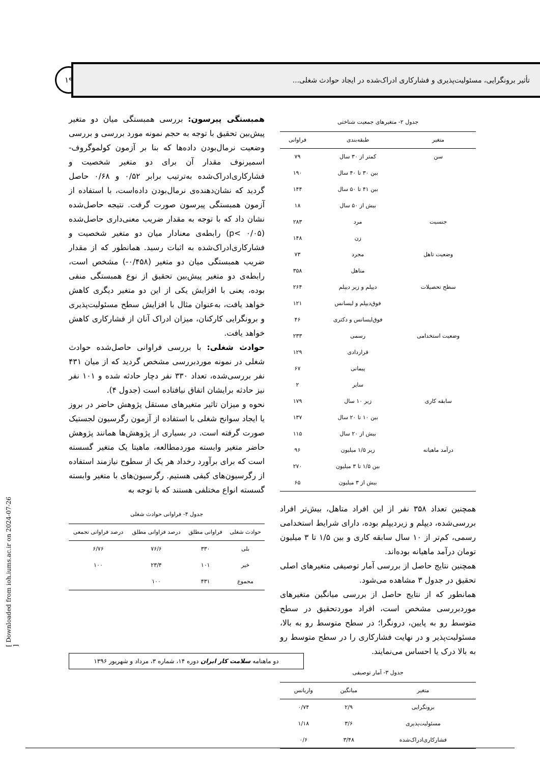۱۹
تأثیر برونگرایی، مسئولیت‌پذیری و فشارکاری ادراک‌شده در ایجاد حوادث شغلی...
جدول ۲- متغیرهای جمعیت شناختی
| متغیر | طبقه‌بندی | فراوانی |
| --- | --- | --- |
| سن | کمتر از ۳۰ سال | ۷۹ |
| | بین ۳۰ تا ۴۰ سال | ۱۹۰ |
| | بین ۴۱ تا ۵۰ سال | ۱۴۴ |
| | بیش از ۵۰ سال | ۱۸ |
| جنسیت | مرد | ۲۸۳ |
| | زن | ۱۴۸ |
| وضعیت تاهل | مجرد | ۷۳ |
| | متاهل | ۳۵۸ |
| سطح تحصیلات | دیپلم و زیر دیپلم | ۲۶۴ |
| | فوق‌دیپلم و لیسانس | ۱۲۱ |
| | فوق‌لیسانس و دکتری | ۴۶ |
| وضعیت استخدامی | رسمی | ۲۳۳ |
| | قراردادی | ۱۲۹ |
| | پیمانی | ۶۷ |
| | سایر | ۲ |
| سابقه کاری | زیر ۱۰ سال | ۱۷۹ |
| | بین ۱۰ تا ۲۰ سال | ۱۳۷ |
| | بیش از ۲۰ سال | ۱۱۵ |
| درآمد ماهیانه | زیر ۱/۵ میلیون | ۹۶ |
| | بین ۱/۵ تا ۳ میلیون | ۲۷۰ |
| | بیش از ۳ میلیون | ۶۵ |
همچنین تعداد ۳۵۸ نفر از این افراد متاهل، بیش‌تر افراد بررسی‌شده، دیپلم و زیردیپلم بوده، دارای شرایط استخدامی رسمی، کم‌تر از ۱۰ سال سابقه کاری و بین ۱/۵ تا ۳ میلیون تومان درآمد ماهیانه بوده‌اند.
همچنین نتایج حاصل از بررسی آمار توصیفی متغیرهای اصلی تحقیق در جدول ۳ مشاهده می‌شود.
همانطور که از نتایج حاصل از بررسی میانگین متغیرهای موردبررسی مشخص است، افراد موردتحقیق در سطح متوسط رو به پایین، درونگرا؛ در سطح متوسط رو به بالا، مسئولیت‌پذیر و در نهایت فشارکاری را در سطح متوسط رو به بالا درک یا احساس می‌نمایند.
جدول ۳- آمار توصیفی
| متغیر | میانگین | واریانس |
| --- | --- | --- |
| برونگرایی | ۲/۹ | ۰/۷۴ |
| مسئولیت‌پذیری | ۳/۶ | ۱/۱۸ |
| فشارکاری‌ادراک‌شده | ۳/۴۸ | ۰/۶ |
همبستگی پیرسون: بررسی همبستگی میان دو متغیر پیش‌بین تحقیق با توجه به حجم نمونه مورد بررسی و بررسی وضعیت نرمال‌بودن داده‌ها که بنا بر آزمون کولموگروف-اسمیرنوف مقدار آن برای دو متغیر شخصیت و فشارکاری‌ادراک‌شده به‌ترتیب برابر ۰/۵۲ و ۰/۶۸ حاصل گردید که نشان‌دهنده‌ی نرمال‌بودن داده‌است، با استفاده از آزمون همبستگی پیرسون صورت گرفت. نتیجه حاصل‌شده نشان داد که با توجه به مقدار ضریب معنی‌داری حاصل‌شده (p< ۰/۰۵) رابطه‌ی معنادار میان دو متغیر شخصیت و فشارکاری‌ادراک‌شده به اثبات رسید. همانطور که از مقدار ضریب همبستگی میان دو متغیر (۰/۴۵۸-) مشخص است، رابطه‌ی دو متغیر پیش‌بین تحقیق از نوع همبستگی منفی بوده، یعنی با افزایش یکی از این دو متغیر دیگری کاهش خواهد یافت، به‌عنوان مثال با افزایش سطح مسئولیت‌پذیری و برونگرایی کارکنان، میزان ادراک آنان از فشارکاری کاهش خواهد یافت.
حوادث شغلی: با بررسی فراوانی حاصل‌شده حوادث شغلی در نمونه موردبررسی مشخص گردید که از میان ۴۳۱ نفر بررسی‌شده، تعداد ۳۳۰ نفر دچار حادثه شده و ۱۰۱ نفر نیز حادثه برایشان اتفاق نیافتاده است (جدول ۴).
نحوه و میزان تاثیر متغیرهای مستقل پژوهش حاضر در بروز یا ایجاد سوانح شغلی با استفاده از آزمون رگرسیون لجستیک صورت گرفته است. در بسیاری از پژوهش‌ها همانند پژوهش حاضر متغیر وابسته موردمطالعه، ماهیتا یک متغیر گسسته است که برای برآورد رخداد هر یک از سطوح نیازمند استفاده از رگرسیون‌های کیفی هستیم. رگرسیون‌های با متغیر وابسته گسسته انواع مختلفی هستند که با توجه به
جدول ۴- فراوانی حوادث شغلی
| حوادث شغلی | فراوانی مطلق | درصد فراوانی مطلق | درصد فراوانی تجمعی |
| --- | --- | --- | --- |
| بلی | ۳۳۰ | ۷۶/۶ | ۶/۷۶ |
| خیر | ۱۰۱ | ۲۳/۴ | ۱۰۰ |
| مجموع | ۴۳۱ | ۱۰۰ | |
دو ماهنامه سلامت کار ایران دوره ۱۴، شماره ۳، مرداد و شهریور ۱۳۹۶
[ Downloaded from ioh.iums.ac.ir on 2024-07-26 ]